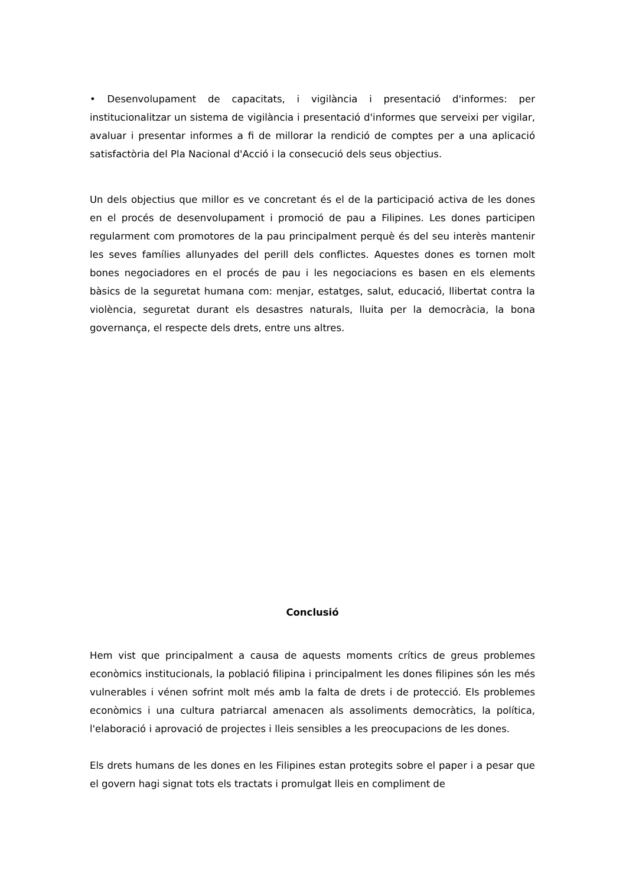• Desenvolupament de capacitats, i vigilància i presentació d'informes: per institucionalitzar un sistema de vigilància i presentació d'informes que serveixi per vigilar, avaluar i presentar informes a fi de millorar la rendició de comptes per a una aplicació satisfactòria del Pla Nacional d'Acció i la consecució dels seus objectius.
Un dels objectius que millor es ve concretant és el de la participació activa de les dones en el procés de desenvolupament i promoció de pau a Filipines. Les dones participen regularment com promotores de la pau principalment perquè és del seu interès mantenir les seves famílies allunyades del perill dels conflictes. Aquestes dones es tornen molt bones negociadores en el procés de pau i les negociacions es basen en els elements bàsics de la seguretat humana com: menjar, estatges, salut, educació, llibertat contra la violència, seguretat durant els desastres naturals, lluita per la democràcia, la bona governança, el respecte dels drets, entre uns altres.
Conclusió
Hem vist que principalment a causa de aquests moments crítics de greus problemes econòmics institucionals, la població filipina i principalment les dones filipines són les més vulnerables i vénen sofrint molt més amb la falta de drets i de protecció. Els problemes econòmics i una cultura patriarcal amenacen als assoliments democràtics, la política, l'elaboració i aprovació de projectes i lleis sensibles a les preocupacions de les dones.
Els drets humans de les dones en les Filipines estan protegits sobre el paper i a pesar que el govern hagi signat tots els tractats i promulgat lleis en compliment de